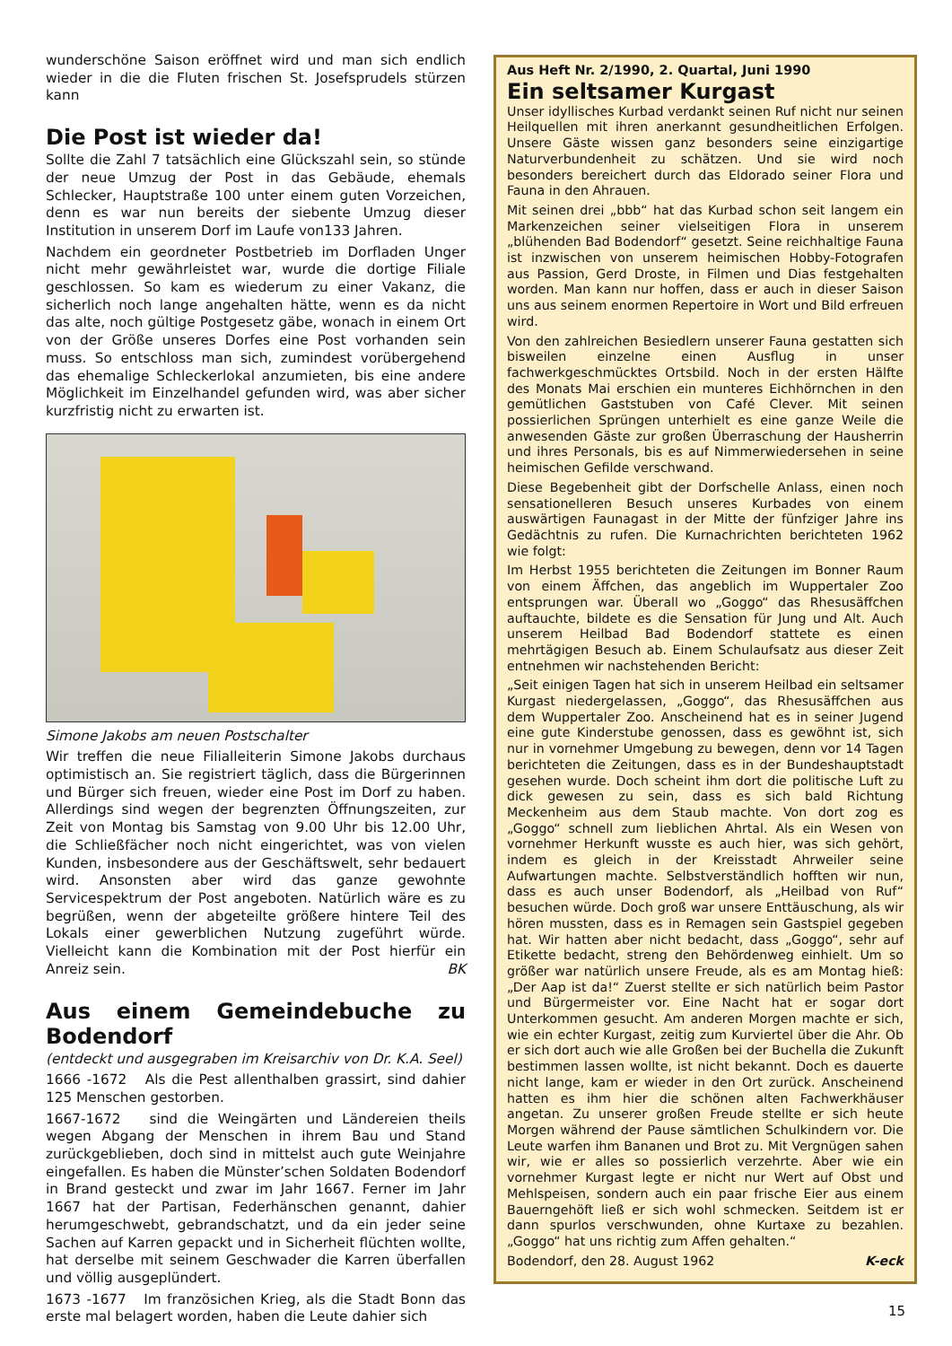wunderschöne Saison eröffnet wird und man sich endlich wieder in die die Fluten frischen St. Josefsprudels stürzen kann
Die Post ist wieder da!
Sollte die Zahl 7 tatsächlich eine Glückszahl sein, so stünde der neue Umzug der Post in das Gebäude, ehemals Schlecker, Hauptstraße 100 unter einem guten Vorzeichen, denn es war nun bereits der siebente Umzug dieser Institution in unserem Dorf im Laufe von133 Jahren.
Nachdem ein geordneter Postbetrieb im Dorfladen Unger nicht mehr gewährleistet war, wurde die dortige Filiale geschlossen. So kam es wiederum zu einer Vakanz, die sicherlich noch lange angehalten hätte, wenn es da nicht das alte, noch gültige Postgesetz gäbe, wonach in einem Ort von der Größe unseres Dorfes eine Post vorhanden sein muss. So entschloss man sich, zumindest vorübergehend das ehemalige Schleckerlokal anzumieten, bis eine andere Möglichkeit im Einzelhandel gefunden wird, was aber sicher kurzfristig nicht zu erwarten ist.
Simone Jakobs am neuen Postschalter
Wir treffen die neue Filialleiterin Simone Jakobs durchaus optimistisch an. Sie registriert täglich, dass die Bürgerinnen und Bürger sich freuen, wieder eine Post im Dorf zu haben. Allerdings sind wegen der begrenzten Öffnungszeiten, zur Zeit von Montag bis Samstag von 9.00 Uhr bis 12.00 Uhr, die Schließfächer noch nicht eingerichtet, was von vielen Kunden, insbesondere aus der Geschäftswelt, sehr bedauert wird. Ansonsten aber wird das ganze gewohnte Servicespektrum der Post angeboten. Natürlich wäre es zu begrüßen, wenn der abgeteilte größere hintere Teil des Lokals einer gewerblichen Nutzung zugeführt würde. Vielleicht kann die Kombination mit der Post hierfür ein Anreiz sein. BK
Aus einem Gemeindebuche zu Bodendorf
(entdeckt und ausgegraben im Kreisarchiv von Dr. K.A. Seel)
1666 -1672 Als die Pest allenthalben grassirt, sind dahier 125 Menschen gestorben.
1667-1672 sind die Weingärten und Ländereien theils wegen Abgang der Menschen in ihrem Bau und Stand zurückgeblieben, doch sind in mittelst auch gute Weinjahre eingefallen. Es haben die Münster’schen Soldaten Bodendorf in Brand gesteckt und zwar im Jahr 1667. Ferner im Jahr 1667 hat der Partisan, Federhänschen genannt, dahier herumgeschwebt, gebrandschatzt, und da ein jeder seine Sachen auf Karren gepackt und in Sicherheit flüchten wollte, hat derselbe mit seinem Geschwader die Karren überfallen und völlig ausgeplündert.
1673 -1677 Im französichen Krieg, als die Stadt Bonn das erste mal belagert worden, haben die Leute dahier sich
Aus Heft Nr. 2/1990, 2. Quartal, Juni 1990
Ein seltsamer Kurgast
Unser idyllisches Kurbad verdankt seinen Ruf nicht nur seinen Heilquellen mit ihren anerkannt gesundheitlichen Erfolgen. Unsere Gäste wissen ganz besonders seine einzigartige Naturverbundenheit zu schätzen. Und sie wird noch besonders bereichert durch das Eldorado seiner Flora und Fauna in den Ahrauen.
Mit seinen drei „bbb“ hat das Kurbad schon seit langem ein Markenzeichen seiner vielseitigen Flora in unserem „blühenden Bad Bodendorf“ gesetzt. Seine reichhaltige Fauna ist inzwischen von unserem heimischen Hobby-Fotografen aus Passion, Gerd Droste, in Filmen und Dias festgehalten worden. Man kann nur hoffen, dass er auch in dieser Saison uns aus seinem enormen Repertoire in Wort und Bild erfreuen wird.
Von den zahlreichen Besiedlern unserer Fauna gestatten sich bisweilen einzelne einen Ausflug in unser fachwerkgeschmücktes Ortsbild. Noch in der ersten Hälfte des Monats Mai erschien ein munteres Eichhörnchen in den gemütlichen Gaststuben von Café Clever. Mit seinen possierlichen Sprüngen unterhielt es eine ganze Weile die anwesenden Gäste zur großen Überraschung der Hausherrin und ihres Personals, bis es auf Nimmerwiedersehen in seine heimischen Gefilde verschwand.
Diese Begebenheit gibt der Dorfschelle Anlass, einen noch sensationelleren Besuch unseres Kurbades von einem auswärtigen Faunagast in der Mitte der fünfziger Jahre ins Gedächtnis zu rufen. Die Kurnachrichten berichteten 1962 wie folgt:
Im Herbst 1955 berichteten die Zeitungen im Bonner Raum von einem Äffchen, das angeblich im Wuppertaler Zoo entsprungen war. Überall wo „Goggo“ das Rhesusäffchen auftauchte, bildete es die Sensation für Jung und Alt. Auch unserem Heilbad Bad Bodendorf stattete es einen mehrtägigen Besuch ab. Einem Schulaufsatz aus dieser Zeit entnehmen wir nachstehenden Bericht:
„Seit einigen Tagen hat sich in unserem Heilbad ein seltsamer Kurgast niedergelassen, „Goggo“, das Rhesusäffchen aus dem Wuppertaler Zoo. Anscheinend hat es in seiner Jugend eine gute Kinderstube genossen, dass es gewöhnt ist, sich nur in vornehmer Umgebung zu bewegen, denn vor 14 Tagen berichteten die Zeitungen, dass es in der Bundeshauptstadt gesehen wurde. Doch scheint ihm dort die politische Luft zu dick gewesen zu sein, dass es sich bald Richtung Meckenheim aus dem Staub machte. Von dort zog es „Goggo“ schnell zum lieblichen Ahrtal. Als ein Wesen von vornehmer Herkunft wusste es auch hier, was sich gehört, indem es gleich in der Kreisstadt Ahrweiler seine Aufwartungen machte. Selbstverständlich hofften wir nun, dass es auch unser Bodendorf, als „Heilbad von Ruf“ besuchen würde. Doch groß war unsere Enttäuschung, als wir hören mussten, dass es in Remagen sein Gastspiel gegeben hat. Wir hatten aber nicht bedacht, dass „Goggo“, sehr auf Etikette bedacht, streng den Behördenweg einhielt. Um so größer war natürlich unsere Freude, als es am Montag hieß: „Der Aap ist da!“ Zuerst stellte er sich natürlich beim Pastor und Bürgermeister vor. Eine Nacht hat er sogar dort Unterkommen gesucht. Am anderen Morgen machte er sich, wie ein echter Kurgast, zeitig zum Kurviertel über die Ahr. Ob er sich dort auch wie alle Großen bei der Buchella die Zukunft bestimmen lassen wollte, ist nicht bekannt. Doch es dauerte nicht lange, kam er wieder in den Ort zurück. Anscheinend hatten es ihm hier die schönen alten Fachwerkhäuser angetan. Zu unserer großen Freude stellte er sich heute Morgen während der Pause sämtlichen Schulkindern vor. Die Leute warfen ihm Bananen und Brot zu. Mit Vergnügen sahen wir, wie er alles so possierlich verzehrte. Aber wie ein vornehmer Kurgast legte er nicht nur Wert auf Obst und Mehlspeisen, sondern auch ein paar frische Eier aus einem Bauerngehöft ließ er sich wohl schmecken. Seitdem ist er dann spurlos verschwunden, ohne Kurtaxe zu bezahlen. „Goggo“ hat uns richtig zum Affen gehalten.“
Bodendorf, den 28. August 1962 K-eck
15